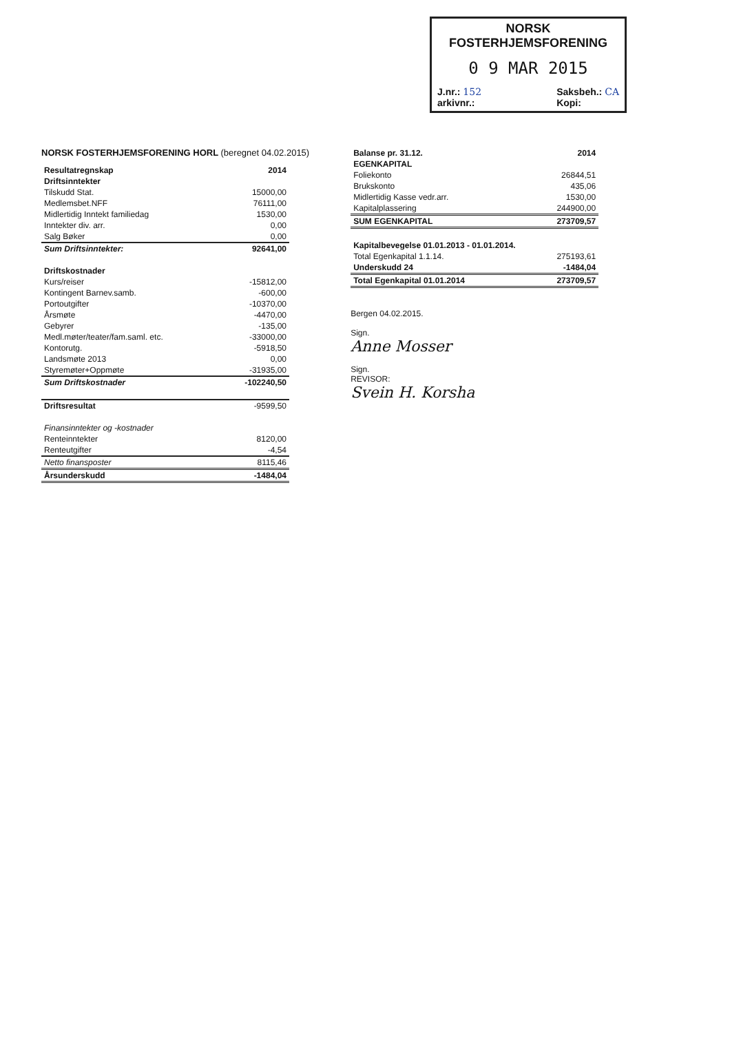NORSK
FOSTERHJEMSFORENING
0 9 MAR 2015
J.nr.: 152
arkivnr.: Saksbeh.: CA
Kopi:
NORSK FOSTERHJEMSFORENING HORL (beregnet 04.02.2015)
| Resultatregnskap | 2014 |
| --- | --- |
| Driftsinntekter | |
| Tilskudd Stat. | 15000,00 |
| Medlemsbet.NFF | 76111,00 |
| Midlertidig Inntekt familiedag | 1530,00 |
| Inntekter div. arr. | 0,00 |
| Salg Bøker | 0,00 |
| Sum Driftsinntekter: | 92641,00 |
| Driftskostnader | |
| Kurs/reiser | -15812,00 |
| Kontingent Barnev.samb. | -600,00 |
| Portoutgifter | -10370,00 |
| Årsmøte | -4470,00 |
| Gebyrer | -135,00 |
| Medl.møter/teater/fam.saml. etc. | -33000,00 |
| Kontorutg. | -5918,50 |
| Landsmøte 2013 | 0,00 |
| Styremøter+Oppmøte | -31935,00 |
| Sum Driftskostnader | -102240,50 |
| Driftsresultat | -9599,50 |
| Finansinntekter og -kostnader | |
| Renteinntekter | 8120,00 |
| Renteutgifter | -4,54 |
| Netto finansposter | 8115,46 |
| Årsunderskudd | -1484,04 |
| Balanse pr. 31.12. | 2014 |
| --- | --- |
| EGENKAPITAL | |
| Foliekonto | 26844,51 |
| Brukskonto | 435,06 |
| Midlertidig Kasse vedr.arr. | 1530,00 |
| Kapitalplassering | 244900,00 |
| SUM EGENKAPITAL | 273709,57 |
| Kapitalbevegelse 01.01.2013 - 01.01.2014. | |
| Total Egenkapital 1.1.14. | 275193,61 |
| Underskudd 24 | -1484,04 |
| Total Egenkapital 01.01.2014 | 273709,57 |
Bergen 04.02.2015.
Sign.
Anne Mosser
Sign.
REVISOR:
Svein H. Korsha